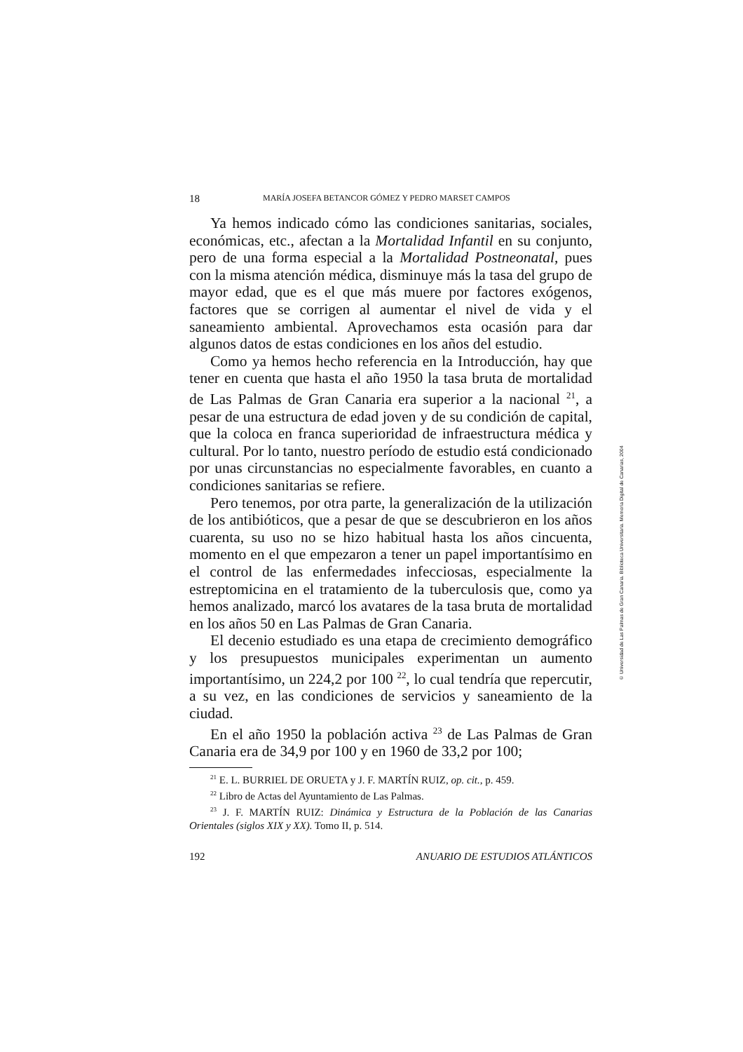18 MARÍA JOSEFA BETANCOR GÓMEZ Y PEDRO MARSET CAMPOS
Ya hemos indicado cómo las condiciones sanitarias, sociales, económicas, etc., afectan a la Mortalidad Infantil en su conjunto, pero de una forma especial a la Mortalidad Postneonatal, pues con la misma atención médica, disminuye más la tasa del grupo de mayor edad, que es el que más muere por factores exógenos, factores que se corrigen al aumentar el nivel de vida y el saneamiento ambiental. Aprovechamos esta ocasión para dar algunos datos de estas condiciones en los años del estudio.
Como ya hemos hecho referencia en la Introducción, hay que tener en cuenta que hasta el año 1950 la tasa bruta de mortalidad de Las Palmas de Gran Canaria era superior a la nacional <sup>21</sup>, a pesar de una estructura de edad joven y de su condición de capital, que la coloca en franca superioridad de infraestructura médica y cultural. Por lo tanto, nuestro período de estudio está condicionado por unas circunstancias no especialmente favorables, en cuanto a condiciones sanitarias se refiere.
Pero tenemos, por otra parte, la generalización de la utilización de los antibióticos, que a pesar de que se descubrieron en los años cuarenta, su uso no se hizo habitual hasta los años cincuenta, momento en el que empezaron a tener un papel importantísimo en el control de las enfermedades infecciosas, especialmente la estreptomicina en el tratamiento de la tuberculosis que, como ya hemos analizado, marcó los avatares de la tasa bruta de mortalidad en los años 50 en Las Palmas de Gran Canaria.
El decenio estudiado es una etapa de crecimiento demográfico y los presupuestos municipales experimentan un aumento importantísimo, un 224,2 por 100 <sup>22</sup>, lo cual tendría que repercutir, a su vez, en las condiciones de servicios y saneamiento de la ciudad.
En el año 1950 la población activa <sup>23</sup> de Las Palmas de Gran Canaria era de 34,9 por 100 y en 1960 de 33,2 por 100;
<sup>21</sup> E. L. BURRIEL DE ORUETA y J. F. MARTÍN RUIZ, op. cit., p. 459.
<sup>22</sup> Libro de Actas del Ayuntamiento de Las Palmas.
<sup>23</sup> J. F. MARTÍN RUIZ: Dinámica y Estructura de la Población de las Canarias Orientales (siglos XIX y XX). Tomo II, p. 514.
192 ANUARIO DE ESTUDIOS ATLÁNTICOS
© Universidad de Las Palmas de Gran Canaria. Biblioteca Universitaria. Memoria Digital de Canarias, 2004